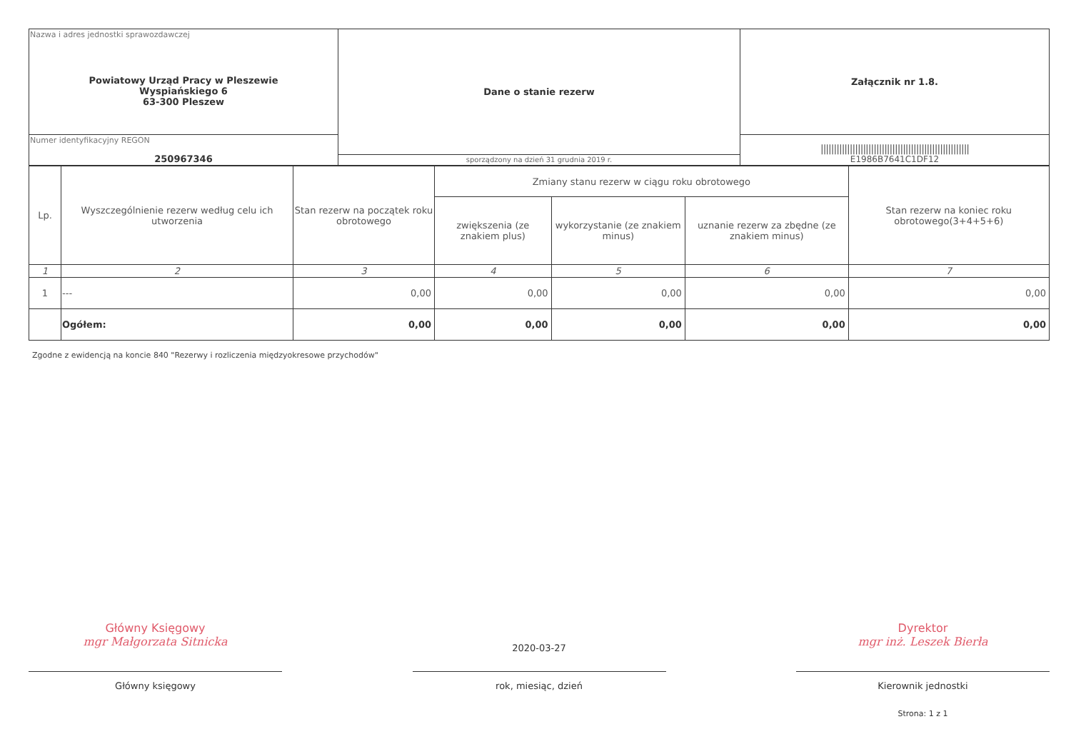| Nazwa i adres jednostki sprawozdawczej Powiatowy Urząd Pracy w Pleszewie Wyspiańskiego 6 63-300 Pleszew | Dane o stanie rezerw | Załącznik nr 1.8. |
| Numer identyfikacyjny REGON 250967346 | | //////////////////////////////////////////////////////// E1986B7641C1DF12 |
| | sporządzony na dzień 31 grudnia 2019 r. | |
| Lp. | Wyszczególnienie rezerw według celu ich utworzenia | Stan rezerw na początek roku obrotowego | Zmiany stanu rezerw w ciągu roku obrotowego | | | Stan rezerw na koniec roku obrotowego(3+4+5+6) |
| --- | --- | --- | --- | --- | --- | --- |
| | | | zwiększenia (ze znakiem plus) | wykorzystanie (ze znakiem minus) | uznanie rezerw za zbędne (ze znakiem minus) | |
| 1 | 2 | 3 | 4 | 5 | 6 | 7 |
| 1 | --- | 0,00 | 0,00 | 0,00 | 0,00 | 0,00 |
| | Ogółem: | 0,00 | 0,00 | 0,00 | 0,00 | 0,00 |
Zgodne z ewidencją na koncie 840 "Rezerwy i rozliczenia międzyokresowe przychodów"
Główny Księgowy
mgr Małgorzata Sitnicka
Główny księgowy
2020-03-27
rok, miesiąc, dzień
Dyrektor
mgr inż. Leszek Bierła
Kierownik jednostki
Strona: 1 z 1